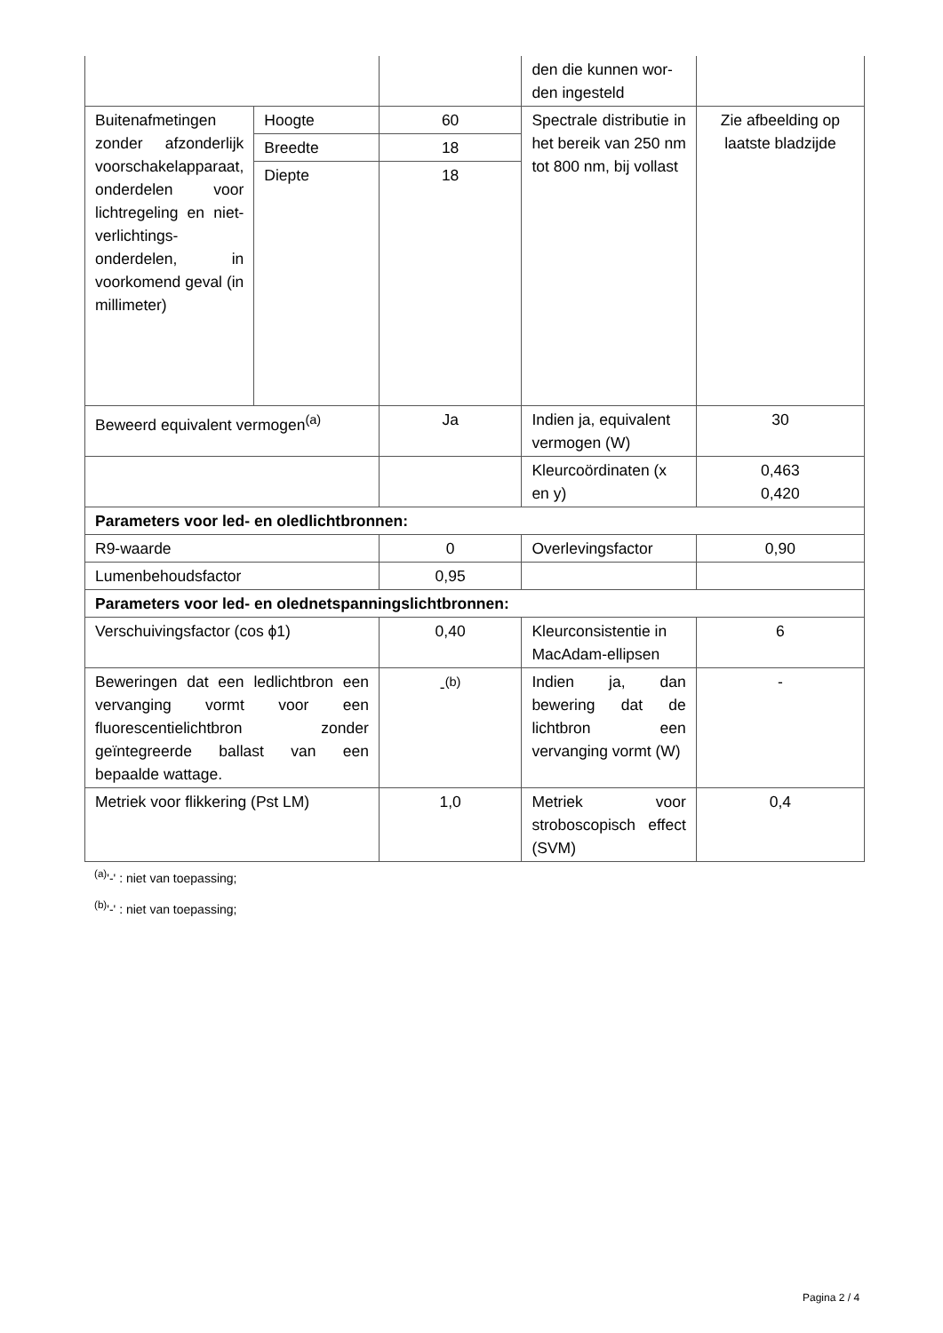| | | | den die kunnen wor-den ingesteld | |
| Buitenafmetingen zonder afzonderlijk voorschakelapparaat, onderdelen voor lichtregeling en niet-verlichtings-onderdelen, in voorkomend geval (in millimeter) | Hoogte | 60 | Spectrale distributie in het bereik van 250 nm tot 800 nm, bij vollast | Zie afbeelding op laatste bladzijde |
| | Breedte | 18 | | |
| | Diepte | 18 | | |
| Beweerd equivalent vermogen<sup>(a)</sup> | | Ja | Indien ja, equivalent vermogen (W) | 30 |
| | | | Kleurcoördinaten (x en y) | 0,463 0,420 |
| Parameters voor led- en oledlichtbronnen: | | | | |
| R9-waarde | | 0 | Overlevingsfactor | 0,90 |
| Lumenbehoudsfactor | | 0,95 | | |
| Parameters voor led- en olednetspanningslichtbronnen: | | | | |
| Verschuivingsfactor (cos ϕ1) | | 0,40 | Kleurconsistentie in MacAdam-ellipsen | 6 |
| Beweringen dat een ledlichtbron een vervanging vormt voor een fluorescentielichtbron zonder geïntegreerde ballast van een bepaalde wattage. | | -<sup>(b)</sup> | Indien ja, dan bewering dat de lichtbron een vervanging vormt (W) | - |
| Metriek voor flikkering (Pst LM) | | 1,0 | Metriek voor stroboscopisch effect (SVM) | 0,4 |
<sup>(a)</sup> '-' : niet van toepassing;
<sup>(b)</sup> '-' : niet van toepassing;
Pagina 2 / 4